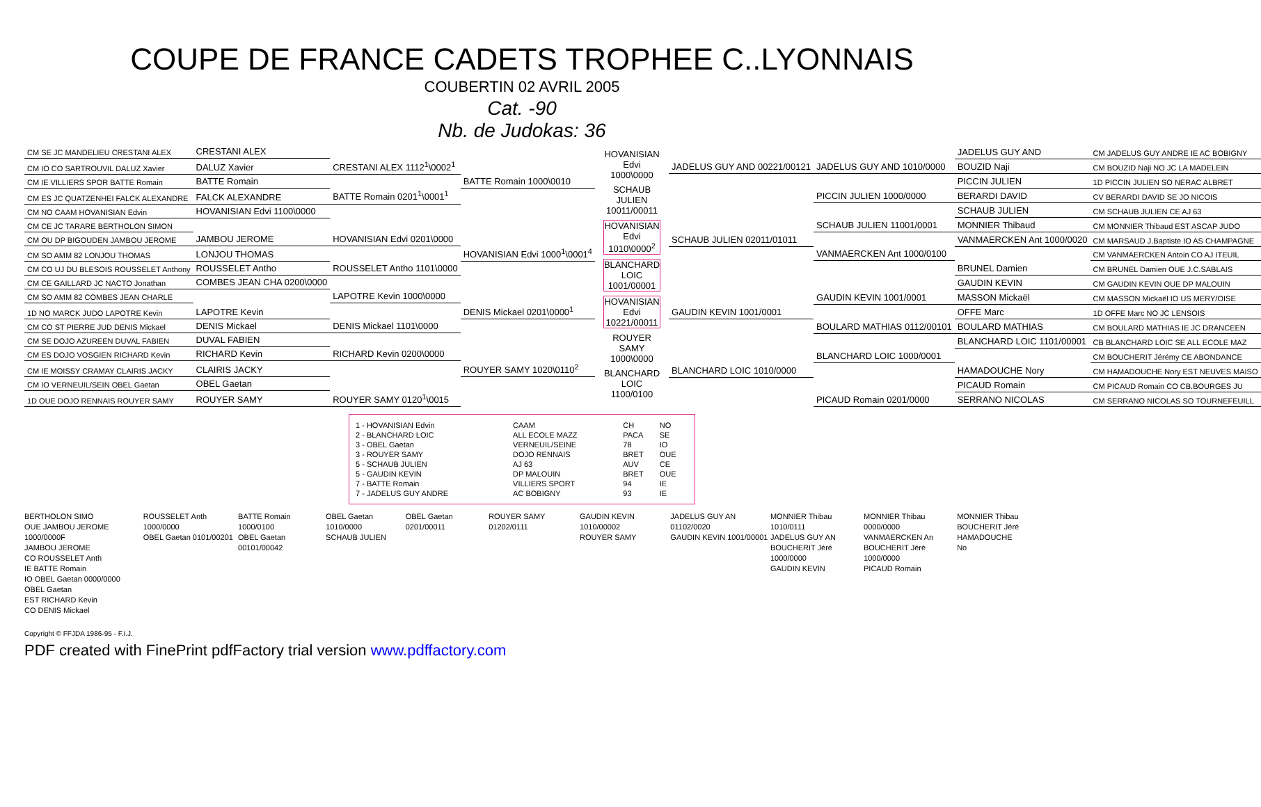COUPE DE FRANCE CADETS TROPHEE C..LYONNAIS
COUBERTIN 02 AVRIL 2005
Cat. -90
Nb. de Judokas: 36
| CM SE JC MANDELIEU CRESTANI ALEX | CRESTANI ALEX | | |
| CM IO CO SARTROUVIL DALUZ Xavier | DALUZ Xavier | CRESTANI ALEX 1112<sup>1</sup>\0002<sup>1</sup> | |
| CM IE VILLIERS SPOR BATTE Romain | BATTE Romain | | BATTE Romain 1000\0010 |
| CM ES JC QUATZENHEI FALCK ALEXANDRE | FALCK ALEXANDRE | BATTE Romain 0201<sup>1</sup>\0001<sup>1</sup> | |
| CM NO CAAM HOVANISIAN Edvin | HOVANISIAN Edvi 1100\0000 | | |
| CM CE JC TARARE BERTHOLON SIMON | | | |
| CM OU DP BIGOUDEN JAMBOU JEROME | JAMBOU JEROME | HOVANISIAN Edvi 0201\0000 | |
| CM SO AMM 82 LONJOU THOMAS | LONJOU THOMAS | | HOVANISIAN Edvi 1000<sup>1</sup>\0001<sup>4</sup> |
| CM CO UJ DU BLESOIS ROUSSELET Anthony | ROUSSELET Antho | ROUSSELET Antho 1101\0000 | |
| CM CE GAILLARD JC NACTO Jonathan | COMBES JEAN CHA 0200\0000 | | |
| CM SO AMM 82 COMBES JEAN CHARLE | | LAPOTRE Kevin 1000\0000 | |
| 1D NO MARCK JUDO LAPOTRE Kevin | LAPOTRE Kevin | | DENIS Mickael 0201\0000<sup>1</sup> |
| CM CO ST PIERRE JUD DENIS Mickael | DENIS Mickael | DENIS Mickael 1101\0000 | |
| CM SE DOJO AZUREEN DUVAL FABIEN | DUVAL FABIEN | | |
| CM ES DOJO VOSGIEN RICHARD Kevin | RICHARD Kevin | RICHARD Kevin 0200\0000 | |
| CM IE MOISSY CRAMAY CLAIRIS JACKY | CLAIRIS JACKY | | ROUYER SAMY 1020\0110<sup>2</sup> |
| CM IO VERNEUIL/SEIN OBEL Gaetan | OBEL Gaetan | | |
| 1D OUE DOJO RENNAIS ROUYER SAMY | ROUYER SAMY | ROUYER SAMY 0120<sup>1</sup>\0015 | |
HOVANISIAN Edvi 1000\0000
SCHAUB JULIEN 10011/00011
HOVANISIAN Edvi 1010\0000<sup>2</sup>
BLANCHARD LOIC 1001/00001
HOVANISIAN Edvi 10221/00011
ROUYER SAMY 1000\0000
BLANCHARD LOIC 1100/0100
| | | JADELUS GUY AND | CM JADELUS GUY ANDRE IE AC BOBIGNY |
| JADELUS GUY AND 00221/00121 | JADELUS GUY AND 1010/0000 | BOUZID Naji | CM BOUZID Naji NO JC LA MADELEIN |
| | | PICCIN JULIEN | 1D PICCIN JULIEN SO NERAC ALBRET |
| | PICCIN JULIEN 1000/0000 | BERARDI DAVID | CV BERARDI DAVID SE JO NICOIS |
| | | SCHAUB JULIEN | CM SCHAUB JULIEN CE AJ 63 |
| | SCHAUB JULIEN 11001/0001 | MONNIER Thibaud | CM MONNIER Thibaud EST ASCAP JUDO |
| SCHAUB JULIEN 02011/01011 | | VANMAERCKEN Ant 1000/0020 | CM MARSAUD J.Baptiste IO AS CHAMPAGNE |
| | VANMAERCKEN Ant 1000/0100 | | CM VANMAERCKEN Antoin CO AJ ITEUIL |
| | | BRUNEL Damien | CM BRUNEL Damien OUE J.C.SABLAIS |
| | | GAUDIN KEVIN | CM GAUDIN KEVIN OUE DP MALOUIN |
| | GAUDIN KEVIN 1001/0001 | MASSON Mickaël | CM MASSON Mickaël IO US MERY/OISE |
| GAUDIN KEVIN 1001/0001 | | OFFE Marc | 1D OFFE Marc NO JC LENSOIS |
| | BOULARD MATHIAS 0112/00101 | BOULARD MATHIAS | CM BOULARD MATHIAS IE JC DRANCEEN |
| | | BLANCHARD LOIC 1101/00001 | CB BLANCHARD LOIC SE ALL ECOLE MAZ |
| | BLANCHARD LOIC 1000/0001 | | CM BOUCHERIT Jérémy CE ABONDANCE |
| BLANCHARD LOIC 1010/0000 | | HAMADOUCHE Nory | CM HAMADOUCHE Nory EST NEUVES MAISO |
| | | PICAUD Romain | CM PICAUD Romain CO CB.BOURGES JU |
| | PICAUD Romain 0201/0000 | SERRANO NICOLAS | CM SERRANO NICOLAS SO TOURNEFEUILL |
| 1 - HOVANISIAN Edvin | CAAM | CH | NO |
| 2 - BLANCHARD LOIC | ALL ECOLE MAZZ | PACA | SE |
| 3 - OBEL Gaetan | VERNEUIL/SEINE | 78 | IO |
| 3 - ROUYER SAMY | DOJO RENNAIS | BRET | OUE |
| 5 - SCHAUB JULIEN | AJ 63 | AUV | CE |
| 5 - GAUDIN KEVIN | DP MALOUIN | BRET | OUE |
| 7 - BATTE Romain | VILLIERS SPORT | 94 | IE |
| 7 - JADELUS GUY ANDRE | AC BOBIGNY | 93 | IE |
BERTHOLON SIMO
OUE JAMBOU JEROME 1000/0000F
JAMBOU JEROME
CO ROUSSELET Anth
IE BATTE Romain
IO OBEL Gaetan 0000/0000
OBEL Gaetan
EST RICHARD Kevin
CO DENIS Mickael
ROUSSELET Anth 1000/0000
OBEL Gaetan 0101/00201
BATTE Romain 1000/0100
OBEL Gaetan 00101/00042
OBEL Gaetan 1010/0000
SCHAUB JULIEN
OBEL Gaetan 0201/00011 ROUYER SAMY 01202/0111 GAUDIN KEVIN 1010/00002
ROUYER SAMY
JADELUS GUY AN 01102/0020
GAUDIN KEVIN 1001/00001
MONNIER Thibau 1010/0111
JADELUS GUY AN
BOUCHERIT Jéré 1000/0000
GAUDIN KEVIN
MONNIER Thibau 0000/0000
VANMAERCKEN An
BOUCHERIT Jéré 1000/0000
PICAUD Romain
MONNIER Thibau
BOUCHERIT Jéré
HAMADOUCHE No
Copyright © FFJDA 1986-95 - F.I.J.
PDF created with FinePrint pdfFactory trial version www.pdffactory.com